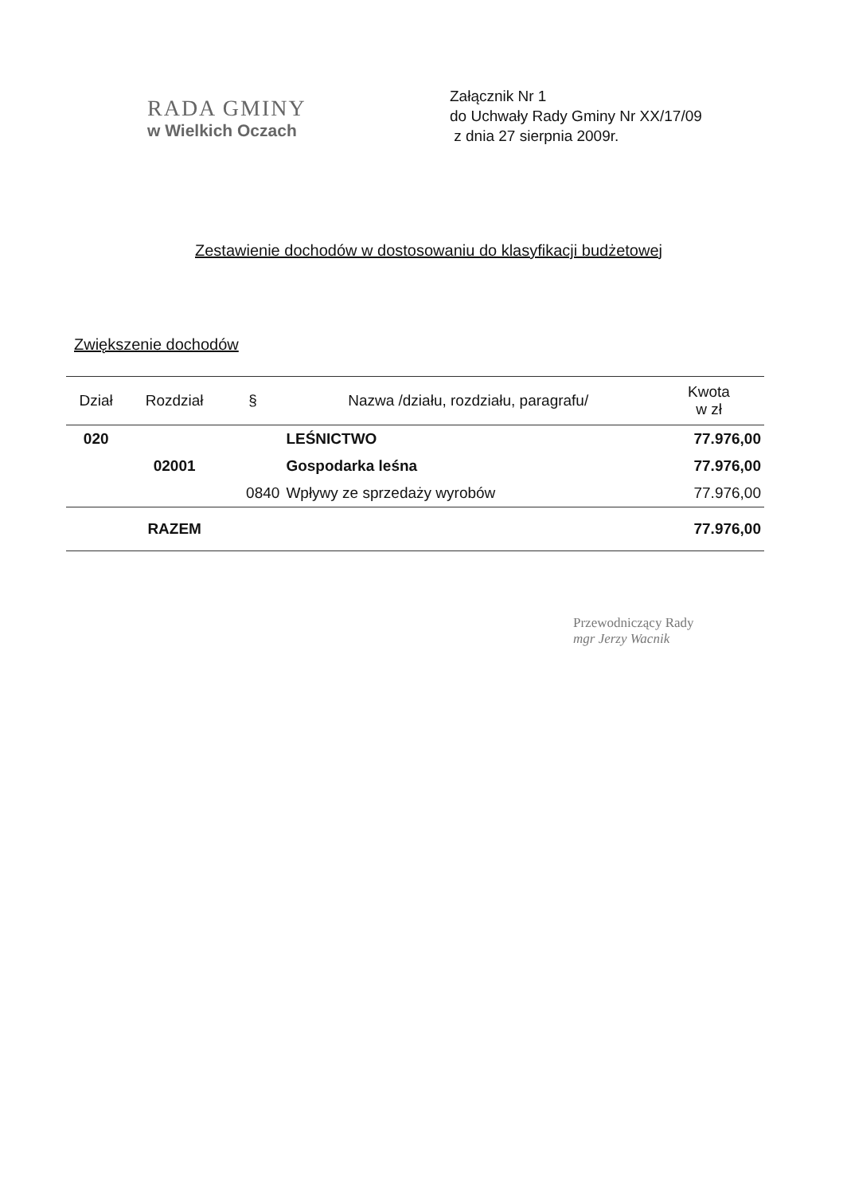RADA GMINY
w Wielkich Oczach
Załącznik Nr 1
do Uchwały Rady Gminy Nr XX/17/09
z dnia 27 sierpnia 2009r.
Zestawienie dochodów w dostosowaniu do klasyfikacji budżetowej
Zwiększenie dochodów
| Dział | Rozdział | § | Nazwa /działu, rozdziału, paragrafu/ | Kwota w zł |
| --- | --- | --- | --- | --- |
| 020 | | | LEŚNICTWO | 77.976,00 |
| | 02001 | | Gospodarka leśna | 77.976,00 |
| | | 0840 | Wpływy ze sprzedaży wyrobów | 77.976,00 |
| | RAZEM | | | 77.976,00 |
Przewodniczący Rady
mgr Jerzy Wacnik